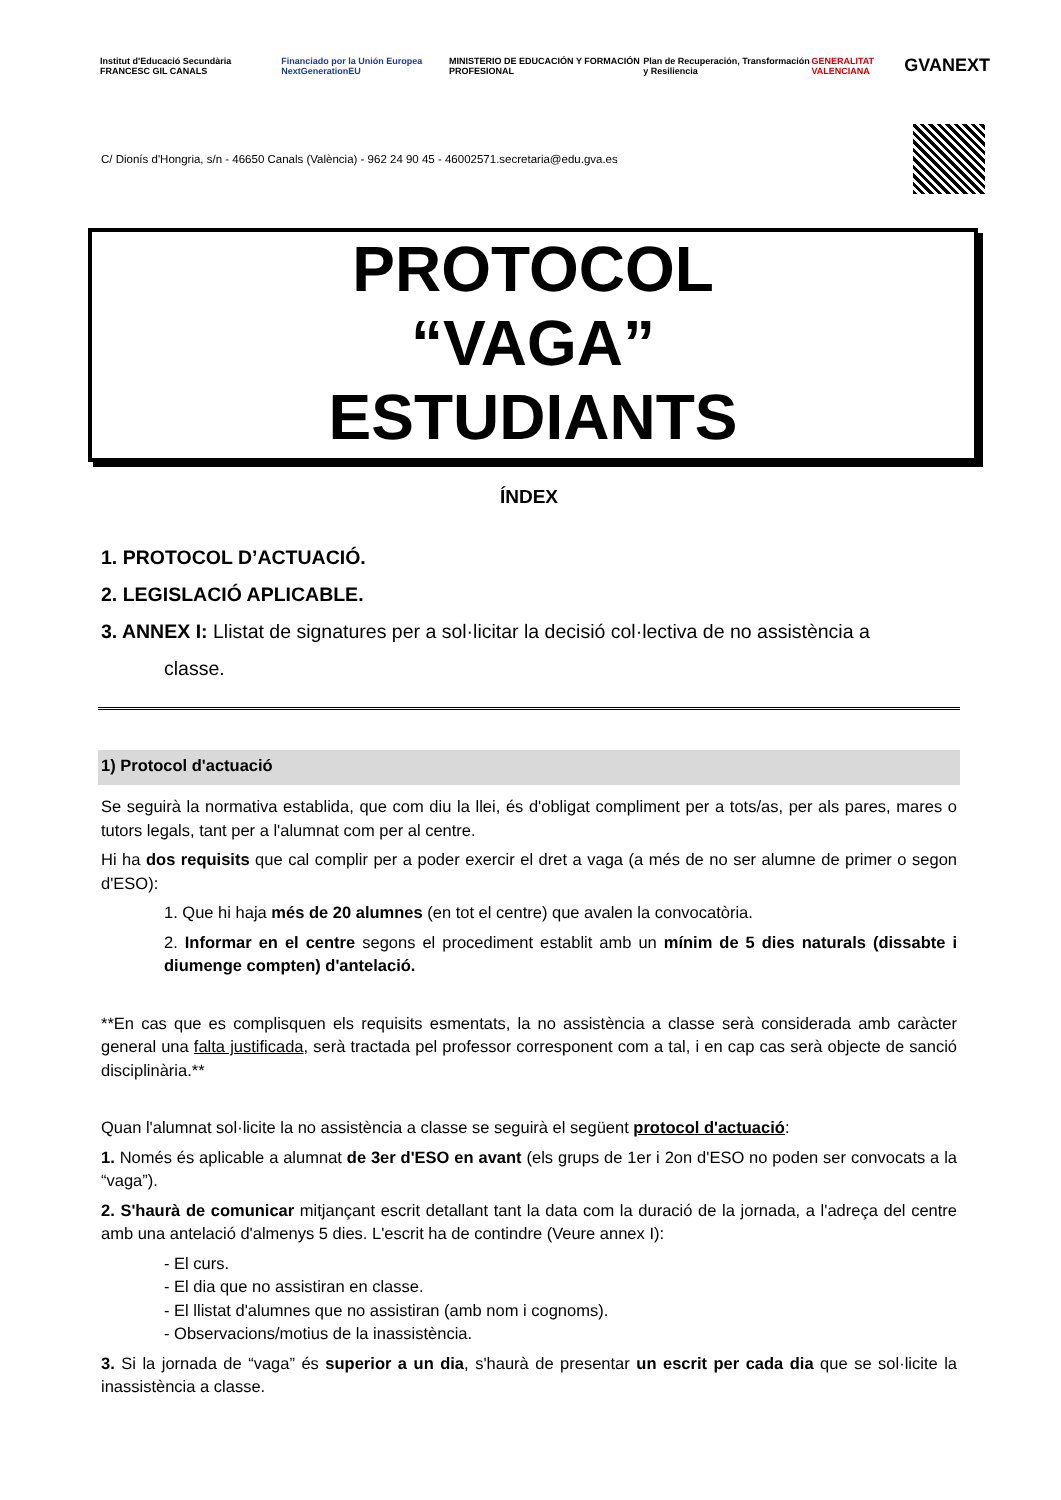Institut d'Educació Secundària FRANCESC GIL CANALS
Financiado por la Unión Europea NextGenerationEU
MINISTERIO DE EDUCACIÓN Y FORMACIÓN PROFESIONAL
Plan de Recuperación, Transformación y Resiliencia
GENERALITAT VALENCIANA
GVANEXT
C/ Dionís d'Hongria, s/n - 46650 Canals (València) - 962 24 90 45 - 46002571.secretaria@edu.gva.es
PROTOCOL
“VAGA”
ESTUDIANTS
ÍNDEX
1. PROTOCOL D’ACTUACIÓ.
2. LEGISLACIÓ APLICABLE.
3. ANNEX I: Llistat de signatures per a sol·licitar la decisió col·lectiva de no assistència a
classe.
1) Protocol d'actuació
Se seguirà la normativa establida, que com diu la llei, és d'obligat compliment per a tots/as, per als pares, mares o tutors legals, tant per a l'alumnat com per al centre.
Hi ha dos requisits que cal complir per a poder exercir el dret a vaga (a més de no ser alumne de primer o segon d'ESO):
1. Que hi haja més de 20 alumnes (en tot el centre) que avalen la convocatòria.
2. Informar en el centre segons el procediment establit amb un mínim de 5 dies naturals (dissabte i diumenge compten) d'antelació.
**En cas que es complisquen els requisits esmentats, la no assistència a classe serà considerada amb caràcter general una falta justificada, serà tractada pel professor corresponent com a tal, i en cap cas serà objecte de sanció disciplinària.**
Quan l'alumnat sol·licite la no assistència a classe se seguirà el següent protocol d'actuació:
1. Només és aplicable a alumnat de 3er d'ESO en avant (els grups de 1er i 2on d'ESO no poden ser convocats a la “vaga”).
2. S'haurà de comunicar mitjançant escrit detallant tant la data com la duració de la jornada, a l'adreça del centre amb una antelació d'almenys 5 dies. L'escrit ha de contindre (Veure annex I):
- El curs.
- El dia que no assistiran en classe.
- El llistat d'alumnes que no assistiran (amb nom i cognoms).
- Observacions/motius de la inassistència.
3. Si la jornada de “vaga” és superior a un dia, s'haurà de presentar un escrit per cada dia que se sol·licite la inassistència a classe.